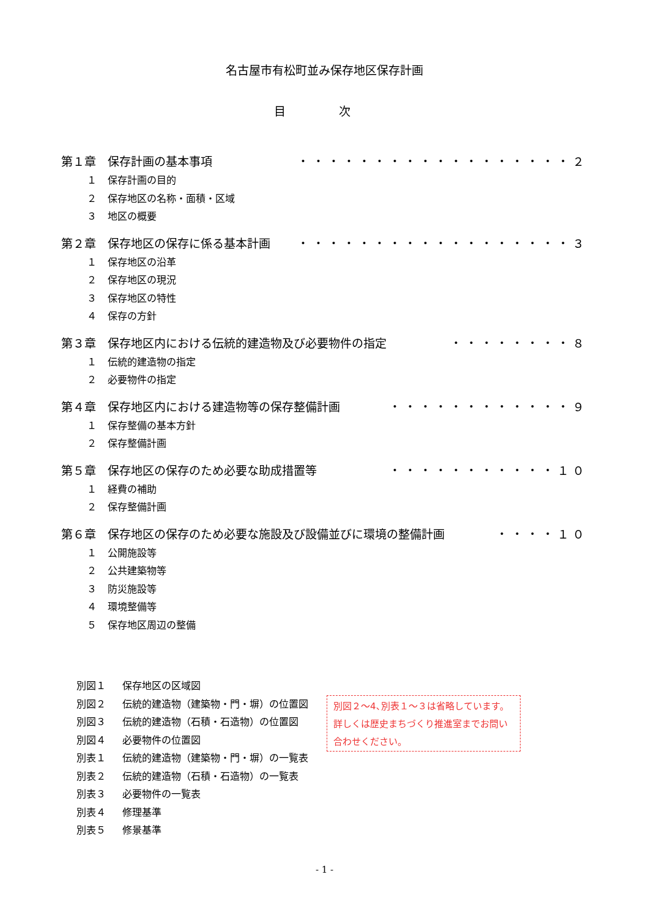名古屋市有松町並み保存地区保存計画
目 次
第１章　保存計画の基本事項 ・・・・・・・・・・・・・・・・・・２
１ 保存計画の目的
２ 保存地区の名称・面積・区域
３ 地区の概要
第２章　保存地区の保存に係る基本計画 ・・・・・・・・・・・・・・・・・・３
１ 保存地区の沿革
２ 保存地区の現況
３ 保存地区の特性
４ 保存の方針
第３章　保存地区内における伝統的建造物及び必要物件の指定 ・・・・・・・・８
１ 伝統的建造物の指定
２ 必要物件の指定
第４章　保存地区内における建造物等の保存整備計画 ・・・・・・・・・・・・９
１ 保存整備の基本方針
２ 保存整備計画
第５章　保存地区の保存のため必要な助成措置等 ・・・・・・・・・・・１０
１ 経費の補助
２ 保存整備計画
第６章　保存地区の保存のため必要な施設及び設備並びに環境の整備計画 ・・・・１０
１ 公開施設等
２ 公共建築物等
３ 防災施設等
４ 環境整備等
５ 保存地区周辺の整備
別図１ 保存地区の区域図
別図２ 伝統的建造物（建築物・門・塀）の位置図
別図３ 伝統的建造物（石積・石造物）の位置図
別図４ 必要物件の位置図
別表１ 伝統的建造物（建築物・門・塀）の一覧表
別表２ 伝統的建造物（石積・石造物）の一覧表
別表３ 必要物件の一覧表
別表４ 修理基準
別表５ 修景基準
別図２～4､別表１～３は省略しています。詳しくは歴史まちづくり推進室までお問い合わせください。
- 1 -